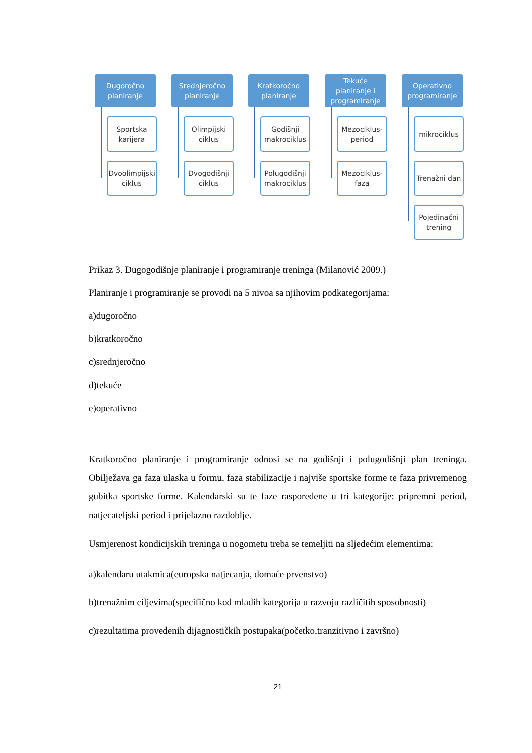Dugoročno
planiranje
Sportska
karijera
Dvoolimpijski
ciklus
Srednjeročno
planiranje
Olimpijski
ciklus
Dvogodišnji
ciklus
Kratkoročno
planiranje
Godišnji
makrociklus
Polugodišnji
makrociklus
Tekuće
planiranje i
programiranje
Mezociklus-
period
Mezociklus-
faza
Operativno
programiranje
mikrociklus
Trenažni dan
Pojedinačni
trening
Prikaz 3. Dugogodišnje planiranje i programiranje treninga (Milanović 2009.)
Planiranje i programiranje se provodi na 5 nivoa sa njihovim podkategorijama:
a)dugoročno
b)kratkoročno
c)srednjeročno
d)tekuće
e)operativno
Kratkoročno planiranje i programiranje odnosi se na godišnji i polugodišnji plan treninga. Obilježava ga faza ulaska u formu, faza stabilizacije i najviše sportske forme te faza privremenog gubitka sportske forme. Kalendarski su te faze raspoređene u tri kategorije: pripremni period, natjecateljski period i prijelazno razdoblje.
Usmjerenost kondicijskih treninga u nogometu treba se temeljiti na sljedećim elementima:
a)kalendaru utakmica(europska natjecanja, domaće prvenstvo)
b)trenažnim ciljevima(specifično kod mlađih kategorija u razvoju različitih sposobnosti)
c)rezultatima provedenih dijagnostičkih postupaka(početko,tranzitivno i završno)
21